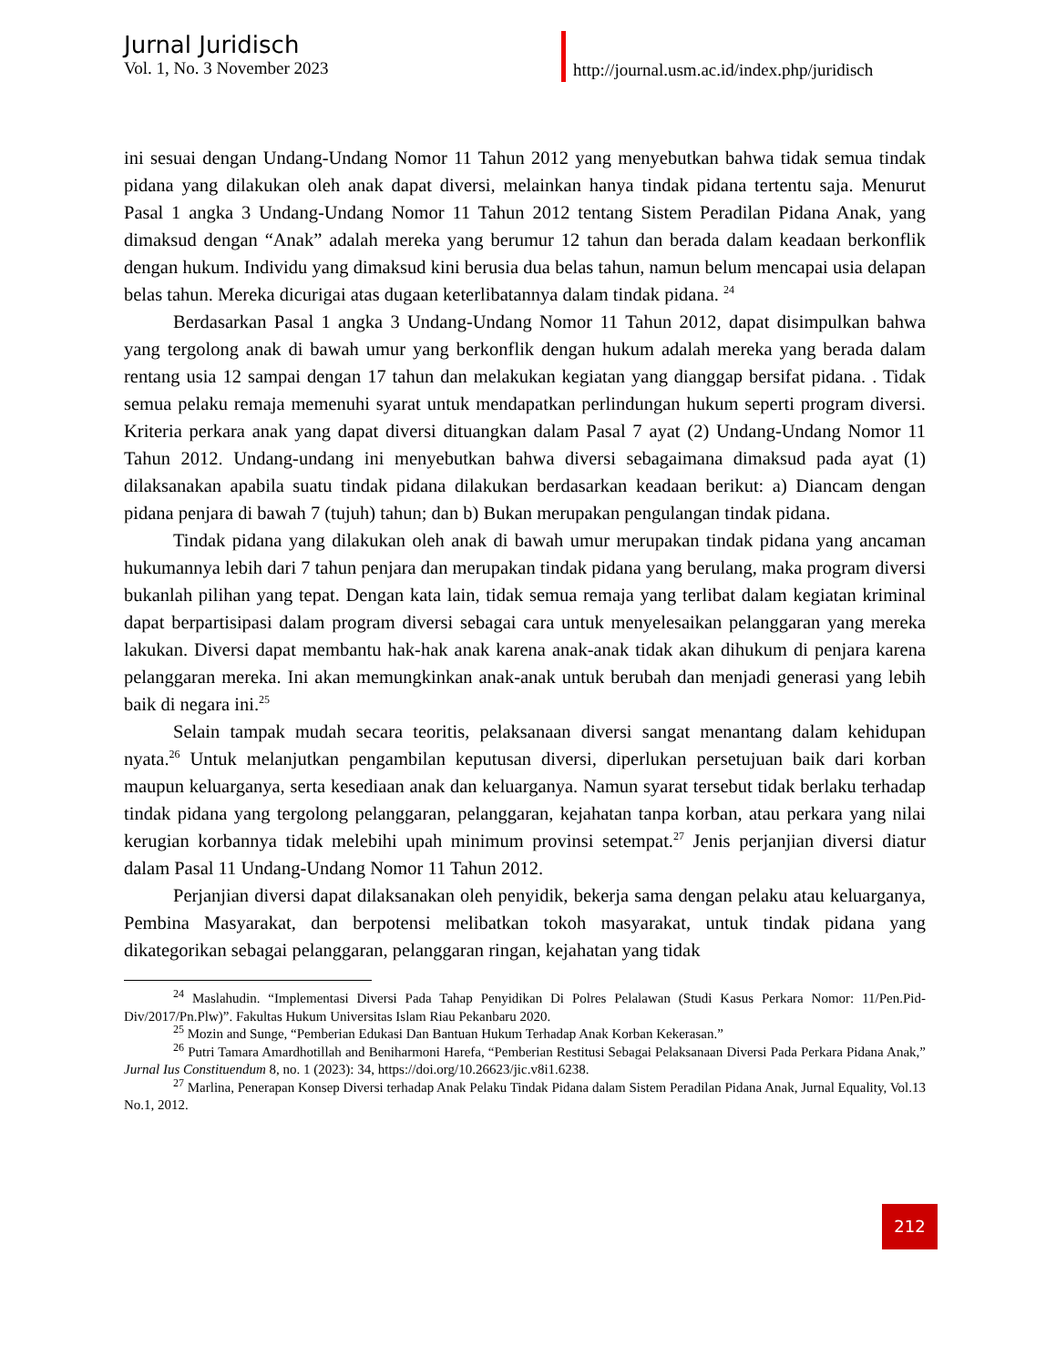Jurnal Juridisch
Vol. 1, No. 3 November 2023
http://journal.usm.ac.id/index.php/juridisch
ini sesuai dengan Undang-Undang Nomor 11 Tahun 2012 yang menyebutkan bahwa tidak semua tindak pidana yang dilakukan oleh anak dapat diversi, melainkan hanya tindak pidana tertentu saja. Menurut Pasal 1 angka 3 Undang-Undang Nomor 11 Tahun 2012 tentang Sistem Peradilan Pidana Anak, yang dimaksud dengan “Anak” adalah mereka yang berumur 12 tahun dan berada dalam keadaan berkonflik dengan hukum. Individu yang dimaksud kini berusia dua belas tahun, namun belum mencapai usia delapan belas tahun. Mereka dicurigai atas dugaan keterlibatannya dalam tindak pidana. <sup>24</sup>
Berdasarkan Pasal 1 angka 3 Undang-Undang Nomor 11 Tahun 2012, dapat disimpulkan bahwa yang tergolong anak di bawah umur yang berkonflik dengan hukum adalah mereka yang berada dalam rentang usia 12 sampai dengan 17 tahun dan melakukan kegiatan yang dianggap bersifat pidana. . Tidak semua pelaku remaja memenuhi syarat untuk mendapatkan perlindungan hukum seperti program diversi. Kriteria perkara anak yang dapat diversi dituangkan dalam Pasal 7 ayat (2) Undang-Undang Nomor 11 Tahun 2012. Undang-undang ini menyebutkan bahwa diversi sebagaimana dimaksud pada ayat (1) dilaksanakan apabila suatu tindak pidana dilakukan berdasarkan keadaan berikut: a) Diancam dengan pidana penjara di bawah 7 (tujuh) tahun; dan b) Bukan merupakan pengulangan tindak pidana.
Tindak pidana yang dilakukan oleh anak di bawah umur merupakan tindak pidana yang ancaman hukumannya lebih dari 7 tahun penjara dan merupakan tindak pidana yang berulang, maka program diversi bukanlah pilihan yang tepat. Dengan kata lain, tidak semua remaja yang terlibat dalam kegiatan kriminal dapat berpartisipasi dalam program diversi sebagai cara untuk menyelesaikan pelanggaran yang mereka lakukan. Diversi dapat membantu hak-hak anak karena anak-anak tidak akan dihukum di penjara karena pelanggaran mereka. Ini akan memungkinkan anak-anak untuk berubah dan menjadi generasi yang lebih baik di negara ini.<sup>25</sup>
Selain tampak mudah secara teoritis, pelaksanaan diversi sangat menantang dalam kehidupan nyata.<sup>26</sup> Untuk melanjutkan pengambilan keputusan diversi, diperlukan persetujuan baik dari korban maupun keluarganya, serta kesediaan anak dan keluarganya. Namun syarat tersebut tidak berlaku terhadap tindak pidana yang tergolong pelanggaran, pelanggaran, kejahatan tanpa korban, atau perkara yang nilai kerugian korbannya tidak melebihi upah minimum provinsi setempat.<sup>27</sup> Jenis perjanjian diversi diatur dalam Pasal 11 Undang-Undang Nomor 11 Tahun 2012.
Perjanjian diversi dapat dilaksanakan oleh penyidik, bekerja sama dengan pelaku atau keluarganya, Pembina Masyarakat, dan berpotensi melibatkan tokoh masyarakat, untuk tindak pidana yang dikategorikan sebagai pelanggaran, pelanggaran ringan, kejahatan yang tidak
<sup>24</sup> Maslahudin. “Implementasi Diversi Pada Tahap Penyidikan Di Polres Pelalawan (Studi Kasus Perkara Nomor: 11/Pen.Pid-Div/2017/Pn.Plw)”. Fakultas Hukum Universitas Islam Riau Pekanbaru 2020.
<sup>25</sup> Mozin and Sunge, “Pemberian Edukasi Dan Bantuan Hukum Terhadap Anak Korban Kekerasan.”
<sup>26</sup> Putri Tamara Amardhotillah and Beniharmoni Harefa, “Pemberian Restitusi Sebagai Pelaksanaan Diversi Pada Perkara Pidana Anak,” Jurnal Ius Constituendum 8, no. 1 (2023): 34, https://doi.org/10.26623/jic.v8i1.6238.
<sup>27</sup> Marlina, Penerapan Konsep Diversi terhadap Anak Pelaku Tindak Pidana dalam Sistem Peradilan Pidana Anak, Jurnal Equality, Vol.13 No.1, 2012.
212